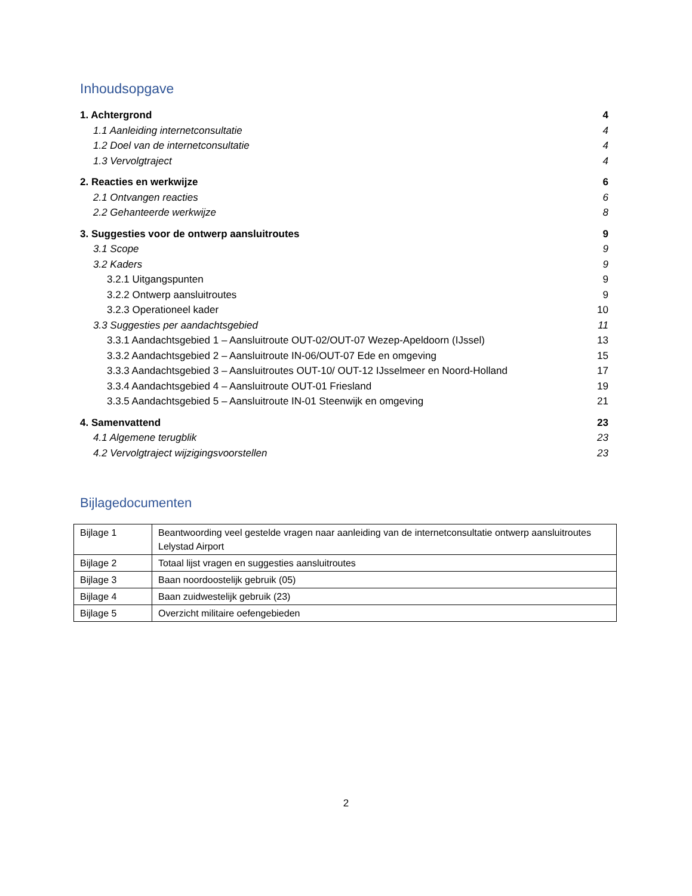Inhoudsopgave
1. Achtergrond 4
1.1 Aanleiding internetconsultatie 4
1.2 Doel van de internetconsultatie 4
1.3 Vervolgtraject 4
2. Reacties en werkwijze 6
2.1 Ontvangen reacties 6
2.2 Gehanteerde werkwijze 8
3. Suggesties voor de ontwerp aansluitroutes 9
3.1 Scope 9
3.2 Kaders 9
3.2.1 Uitgangspunten 9
3.2.2 Ontwerp aansluitroutes 9
3.2.3 Operationeel kader 10
3.3 Suggesties per aandachtsgebied 11
3.3.1 Aandachtsgebied 1 – Aansluitroute OUT-02/OUT-07 Wezep-Apeldoorn (IJssel) 13
3.3.2 Aandachtsgebied 2 – Aansluitroute IN-06/OUT-07 Ede en omgeving 15
3.3.3 Aandachtsgebied 3 – Aansluitroutes OUT-10/ OUT-12 IJsselmeer en Noord-Holland 17
3.3.4 Aandachtsgebied 4 – Aansluitroute OUT-01 Friesland 19
3.3.5 Aandachtsgebied 5 – Aansluitroute IN-01 Steenwijk en omgeving 21
4. Samenvattend 23
4.1 Algemene terugblik 23
4.2 Vervolgtraject wijzigingsvoorstellen 23
Bijlagedocumenten
| Bijlage 1 | Beantwoording veel gestelde vragen naar aanleiding van de internetconsultatie ontwerp aansluitroutes Lelystad Airport |
| Bijlage 2 | Totaal lijst vragen en suggesties aansluitroutes |
| Bijlage 3 | Baan noordoostelijk gebruik (05) |
| Bijlage 4 | Baan zuidwestelijk gebruik (23) |
| Bijlage 5 | Overzicht militaire oefengebieden |
2